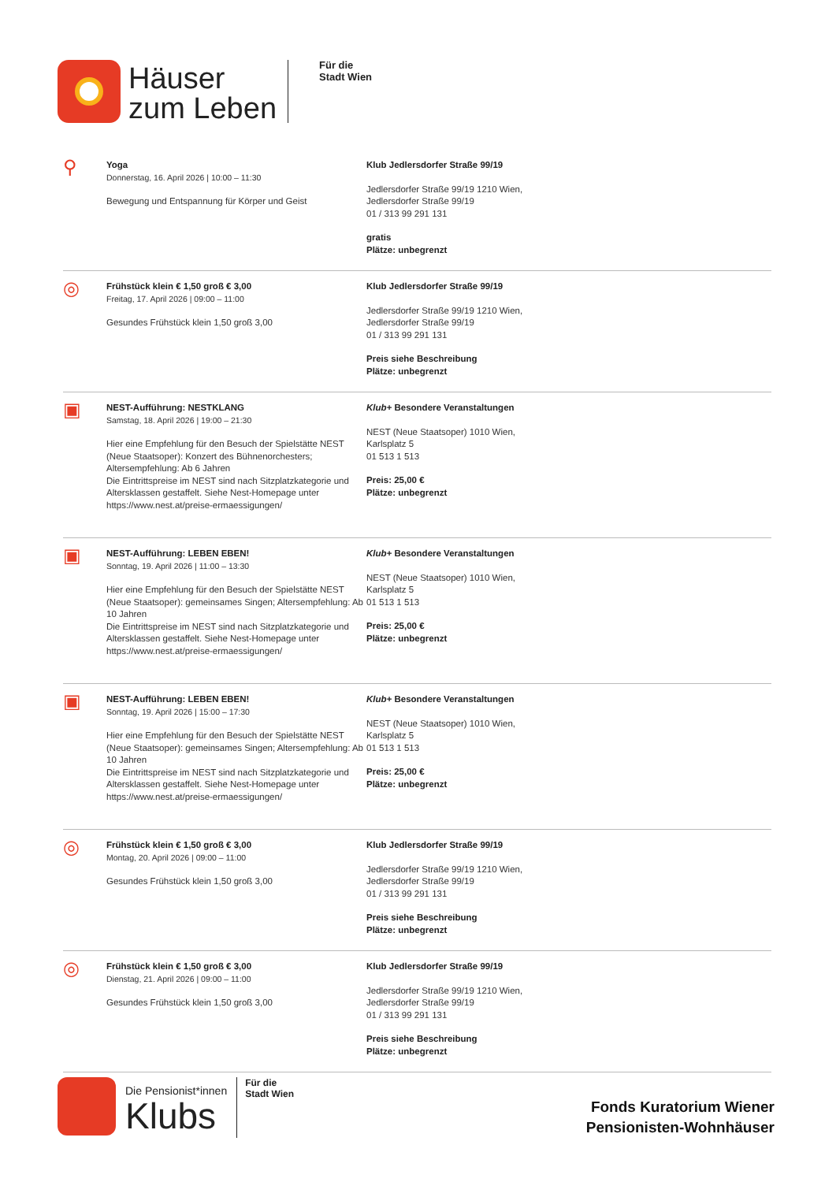Häuser
zum Leben
Für die
Stadt Wien
⚲
Yoga
Donnerstag, 16. April 2026 | 10:00 – 11:30
Bewegung und Entspannung für Körper und Geist
Klub Jedlersdorfer Straße 99/19
Jedlersdorfer Straße 99/19 1210 Wien,
Jedlersdorfer Straße 99/19
01 / 313 99 291 131
gratis
Plätze: unbegrenzt
◎
Frühstück klein € 1,50 groß € 3,00
Freitag, 17. April 2026 | 09:00 – 11:00
Gesundes Frühstück klein 1,50 groß 3,00
Klub Jedlersdorfer Straße 99/19
Jedlersdorfer Straße 99/19 1210 Wien,
Jedlersdorfer Straße 99/19
01 / 313 99 291 131
Preis siehe Beschreibung
Plätze: unbegrenzt
▣
NEST-Aufführung: NESTKLANG
Samstag, 18. April 2026 | 19:00 – 21:30
Hier eine Empfehlung für den Besuch der Spielstätte NEST (Neue Staatsoper): Konzert des Bühnenorchesters; Altersempfehlung: Ab 6 Jahren
Die Eintrittspreise im NEST sind nach Sitzplatzkategorie und Altersklassen gestaffelt. Siehe Nest-Homepage unter https://www.nest.at/preise-ermaessigungen/
Klub+ Besondere Veranstaltungen
NEST (Neue Staatsoper) 1010 Wien,
Karlsplatz 5
01 513 1 513
Preis: 25,00 €
Plätze: unbegrenzt
▣
NEST-Aufführung: LEBEN EBEN!
Sonntag, 19. April 2026 | 11:00 – 13:30
Hier eine Empfehlung für den Besuch der Spielstätte NEST (Neue Staatsoper): gemeinsames Singen; Altersempfehlung: Ab 10 Jahren
Die Eintrittspreise im NEST sind nach Sitzplatzkategorie und Altersklassen gestaffelt. Siehe Nest-Homepage unter https://www.nest.at/preise-ermaessigungen/
Klub+ Besondere Veranstaltungen
NEST (Neue Staatsoper) 1010 Wien,
Karlsplatz 5
01 513 1 513
Preis: 25,00 €
Plätze: unbegrenzt
▣
NEST-Aufführung: LEBEN EBEN!
Sonntag, 19. April 2026 | 15:00 – 17:30
Hier eine Empfehlung für den Besuch der Spielstätte NEST (Neue Staatsoper): gemeinsames Singen; Altersempfehlung: Ab 10 Jahren
Die Eintrittspreise im NEST sind nach Sitzplatzkategorie und Altersklassen gestaffelt. Siehe Nest-Homepage unter https://www.nest.at/preise-ermaessigungen/
Klub+ Besondere Veranstaltungen
NEST (Neue Staatsoper) 1010 Wien,
Karlsplatz 5
01 513 1 513
Preis: 25,00 €
Plätze: unbegrenzt
◎
Frühstück klein € 1,50 groß € 3,00
Montag, 20. April 2026 | 09:00 – 11:00
Gesundes Frühstück klein 1,50 groß 3,00
Klub Jedlersdorfer Straße 99/19
Jedlersdorfer Straße 99/19 1210 Wien,
Jedlersdorfer Straße 99/19
01 / 313 99 291 131
Preis siehe Beschreibung
Plätze: unbegrenzt
◎
Frühstück klein € 1,50 groß € 3,00
Dienstag, 21. April 2026 | 09:00 – 11:00
Gesundes Frühstück klein 1,50 groß 3,00
Klub Jedlersdorfer Straße 99/19
Jedlersdorfer Straße 99/19 1210 Wien,
Jedlersdorfer Straße 99/19
01 / 313 99 291 131
Preis siehe Beschreibung
Plätze: unbegrenzt
Die Pensionist*innen
Klubs
Für die
Stadt Wien
Fonds Kuratorium Wiener
Pensionisten-Wohnhäuser